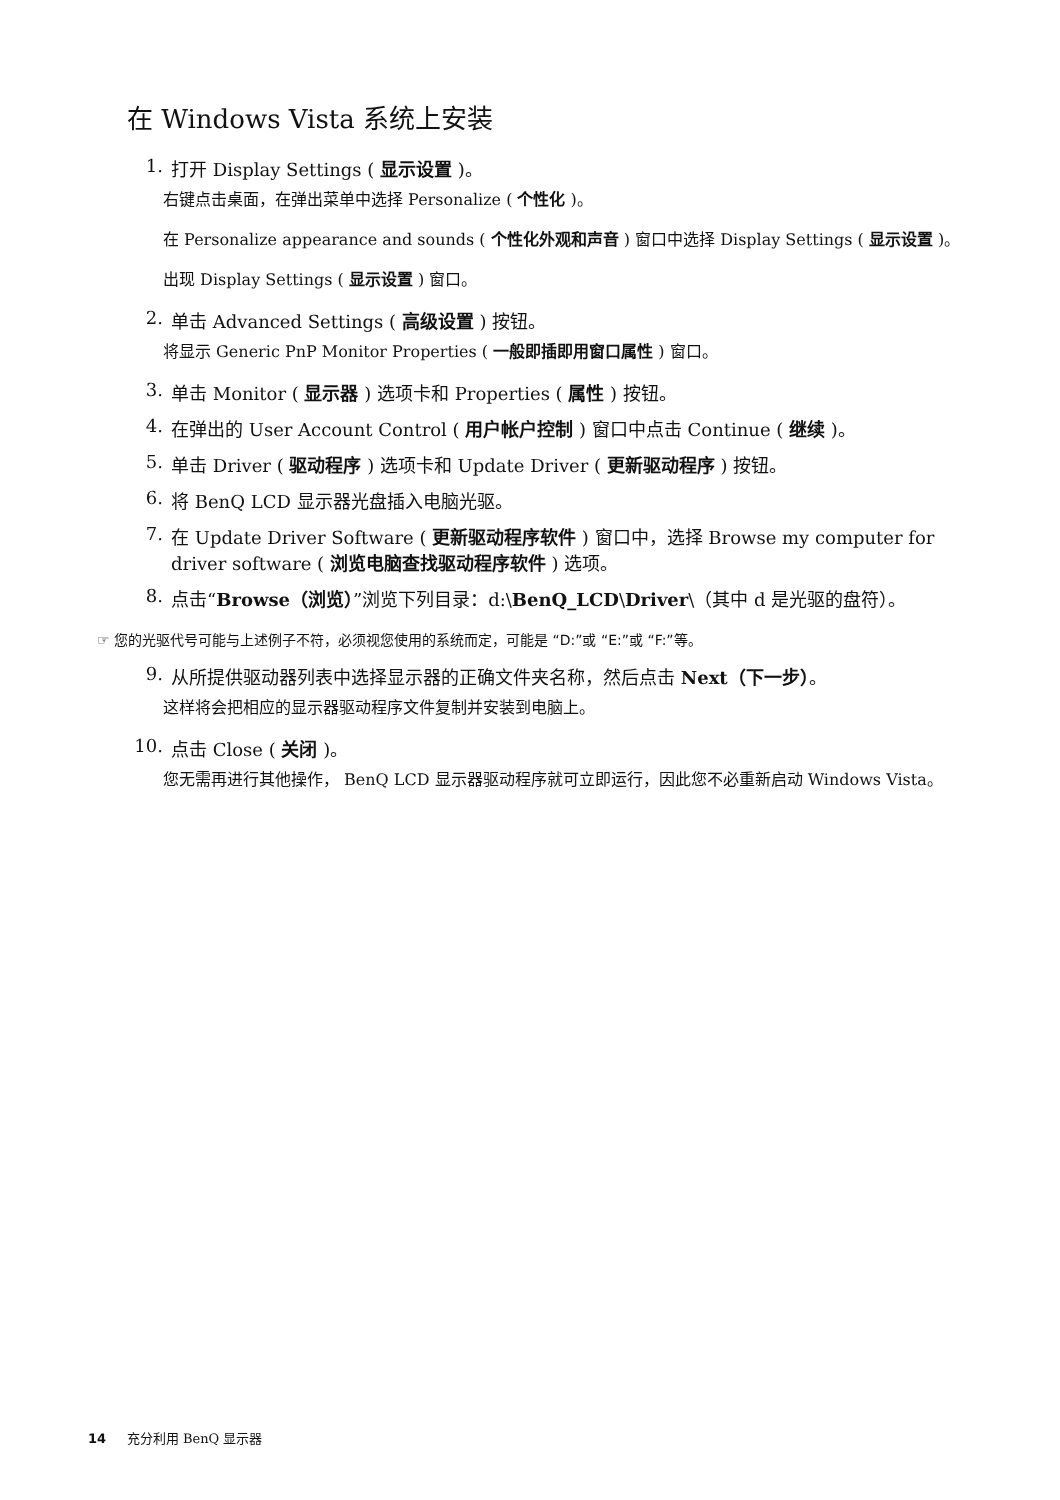在 Windows Vista 系统上安装
1. 打开 Display Settings ( 显示设置 )。
右键点击桌面，在弹出菜单中选择 Personalize ( 个性化 )。
在 Personalize appearance and sounds ( 个性化外观和声音 ) 窗口中选择 Display Settings ( 显示设置 )。
出现 Display Settings ( 显示设置 ) 窗口。
2. 单击 Advanced Settings ( 高级设置 ) 按钮。
将显示 Generic PnP Monitor Properties ( 一般即插即用窗口属性 ) 窗口。
3. 单击 Monitor ( 显示器 ) 选项卡和 Properties ( 属性 ) 按钮。
4. 在弹出的 User Account Control ( 用户帐户控制 ) 窗口中点击 Continue ( 继续 )。
5. 单击 Driver ( 驱动程序 ) 选项卡和 Update Driver ( 更新驱动程序 ) 按钮。
6. 将 BenQ LCD 显示器光盘插入电脑光驱。
7. 在 Update Driver Software ( 更新驱动程序软件 ) 窗口中，选择 Browse my computer for driver software ( 浏览电脑查找驱动程序软件 ) 选项。
8. 点击“Browse（浏览）”浏览下列目录：d:\BenQ_LCD\Driver\（其中 d 是光驱的盘符）。
☞ 您的光驱代号可能与上述例子不符，必须视您使用的系统而定，可能是 “D:”或 “E:”或 “F:”等。
9. 从所提供驱动器列表中选择显示器的正确文件夹名称，然后点击 Next（下一步）。
这样将会把相应的显示器驱动程序文件复制并安装到电脑上。
10. 点击 Close ( 关闭 )。
您无需再进行其他操作， BenQ LCD 显示器驱动程序就可立即运行，因此您不必重新启动 Windows Vista。
14 充分利用 BenQ 显示器